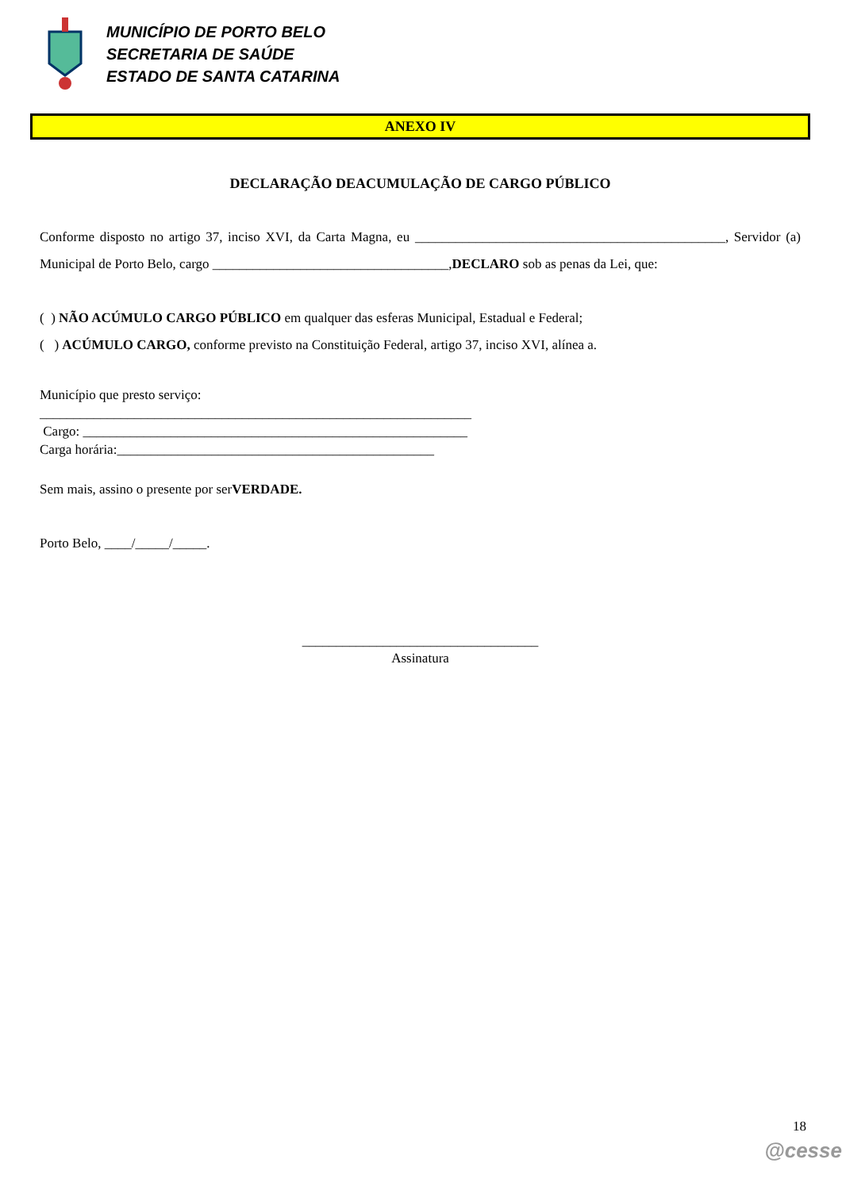MUNICÍPIO DE PORTO BELO
SECRETARIA DE SAÚDE
ESTADO DE SANTA CATARINA
ANEXO IV
DECLARAÇÃO DEACUMULAÇÃO DE CARGO PÚBLICO
Conforme disposto no artigo 37, inciso XVI, da Carta Magna, eu ______________________________________________, Servidor (a) Municipal de Porto Belo, cargo ___________________________________,DECLARO sob as penas da Lei, que:
( ) NÃO ACÚMULO CARGO PÚBLICO em qualquer das esferas Municipal, Estadual e Federal;
( ) ACÚMULO CARGO, conforme previsto na Constituição Federal, artigo 37, inciso XVI, alínea a.
Município que presto serviço:
________________________________________________________________
Cargo: _________________________________________________________
Carga horária:_______________________________________________
Sem mais, assino o presente por serVERDADE.
Porto Belo, ____/_____/_____.
___________________________________
Assinatura
18
@cesse